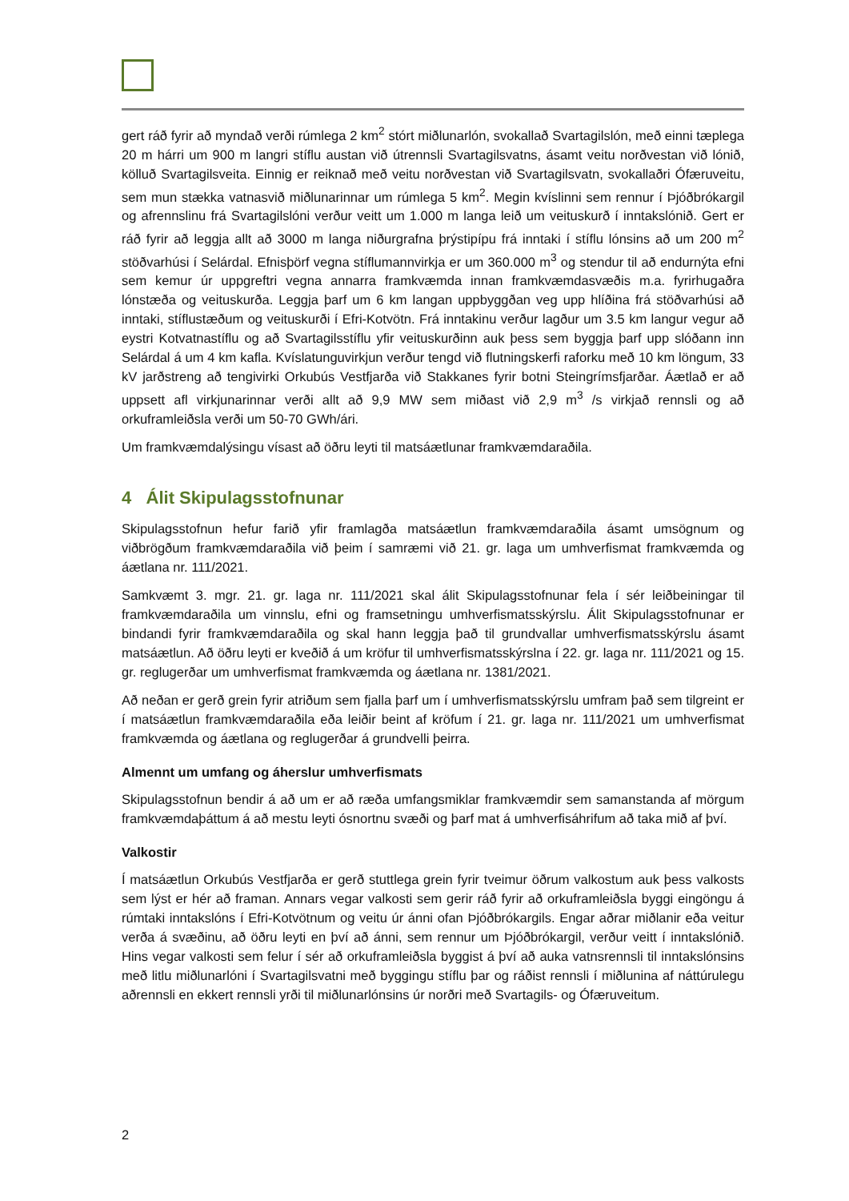gert ráð fyrir að myndað verði rúmlega 2 km<sup>2</sup> stórt miðlunarlón, svokallað Svartagilslón, með einni tæplega 20 m hárri um 900 m langri stíflu austan við útrennsli Svartagilsvatns, ásamt veitu norðvestan við lónið, kölluð Svartagilsveita. Einnig er reiknað með veitu norðvestan við Svartagilsvatn, svokallaðri Ófæruveitu, sem mun stækka vatnasvið miðlunarinnar um rúmlega 5 km<sup>2</sup>. Megin kvíslinni sem rennur í Þjóðbrókargil og afrennslinu frá Svartagilslóni verður veitt um 1.000 m langa leið um veituskurð í inntakslónið. Gert er ráð fyrir að leggja allt að 3000 m langa niðurgrafna þrýstipípu frá inntaki í stíflu lónsins að um 200 m<sup>2</sup> stöðvarhúsi í Selárdal. Efnisþörf vegna stíflumannvirkja er um 360.000 m<sup>3</sup> og stendur til að endurnýta efni sem kemur úr uppgreftri vegna annarra framkvæmda innan framkvæmdasvæðis m.a. fyrirhugaðra lónstæða og veituskurða. Leggja þarf um 6 km langan uppbyggðan veg upp hlíðina frá stöðvarhúsi að inntaki, stíflustæðum og veituskurði í Efri-Kotvötn. Frá inntakinu verður lagður um 3.5 km langur vegur að eystri Kotvatnastíflu og að Svartagilsstíflu yfir veituskurðinn auk þess sem byggja þarf upp slóðann inn Selárdal á um 4 km kafla. Kvíslatunguvirkjun verður tengd við flutningskerfi raforku með 10 km löngum, 33 kV jarðstreng að tengivirki Orkubús Vestfjarða við Stakkanes fyrir botni Steingrímsfjarðar. Áætlað er að uppsett afl virkjunarinnar verði allt að 9,9 MW sem miðast við 2,9 m<sup>3</sup> /s virkjað rennsli og að orkuframleiðsla verði um 50-70 GWh/ári.
Um framkvæmdalýsingu vísast að öðru leyti til matsáætlunar framkvæmdaraðila.
4 Álit Skipulagsstofnunar
Skipulagsstofnun hefur farið yfir framlagða matsáætlun framkvæmdaraðila ásamt umsögnum og viðbrögðum framkvæmdaraðila við þeim í samræmi við 21. gr. laga um umhverfismat framkvæmda og áætlana nr. 111/2021.
Samkvæmt 3. mgr. 21. gr. laga nr. 111/2021 skal álit Skipulagsstofnunar fela í sér leiðbeiningar til framkvæmdaraðila um vinnslu, efni og framsetningu umhverfismatsskýrslu. Álit Skipulagsstofnunar er bindandi fyrir framkvæmdaraðila og skal hann leggja það til grundvallar umhverfismatsskýrslu ásamt matsáætlun. Að öðru leyti er kveðið á um kröfur til umhverfismatsskýrslna í 22. gr. laga nr. 111/2021 og 15. gr. reglugerðar um umhverfismat framkvæmda og áætlana nr. 1381/2021.
Að neðan er gerð grein fyrir atriðum sem fjalla þarf um í umhverfismatsskýrslu umfram það sem tilgreint er í matsáætlun framkvæmdaraðila eða leiðir beint af kröfum í 21. gr. laga nr. 111/2021 um umhverfismat framkvæmda og áætlana og reglugerðar á grundvelli þeirra.
Almennt um umfang og áherslur umhverfismats
Skipulagsstofnun bendir á að um er að ræða umfangsmiklar framkvæmdir sem samanstanda af mörgum framkvæmdaþáttum á að mestu leyti ósnortnu svæði og þarf mat á umhverfisáhrifum að taka mið af því.
Valkostir
Í matsáætlun Orkubús Vestfjarða er gerð stuttlega grein fyrir tveimur öðrum valkostum auk þess valkosts sem lýst er hér að framan. Annars vegar valkosti sem gerir ráð fyrir að orkuframleiðsla byggi eingöngu á rúmtaki inntakslóns í Efri-Kotvötnum og veitu úr ánni ofan Þjóðbrókargils. Engar aðrar miðlanir eða veitur verða á svæðinu, að öðru leyti en því að ánni, sem rennur um Þjóðbrókargil, verður veitt í inntakslónið. Hins vegar valkosti sem felur í sér að orkuframleiðsla byggist á því að auka vatnsrennsli til inntakslónsins með litlu miðlunarlóni í Svartagilsvatni með byggingu stíflu þar og ráðist rennsli í miðlunina af náttúrulegu aðrennsli en ekkert rennsli yrði til miðlunarlónsins úr norðri með Svartagils- og Ófæruveitum.
2